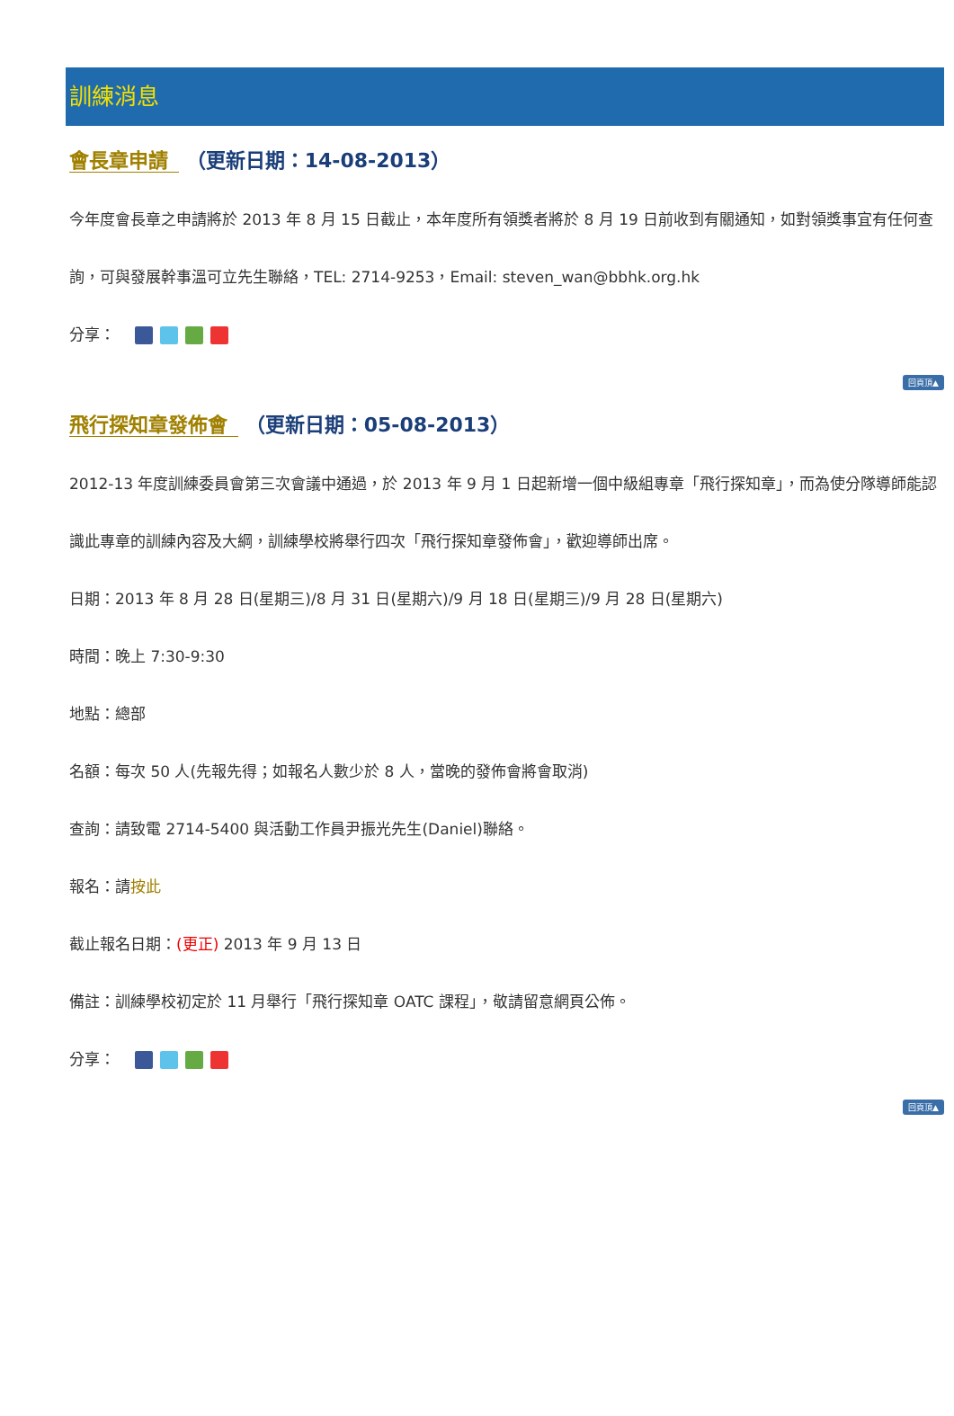訓練消息
會長章申請 （更新日期：14-08-2013）
今年度會長章之申請將於 2013 年 8 月 15 日截止，本年度所有領獎者將於 8 月 19 日前收到有關通知，如對領獎事宜有任何查詢，可與發展幹事溫可立先生聯絡，TEL: 2714-9253，Email: steven_wan@bbhk.org.hk
分享：
回頁頂▲
飛行探知章發佈會 （更新日期：05-08-2013）
2012-13 年度訓練委員會第三次會議中通過，於 2013 年 9 月 1 日起新增一個中級組專章「飛行探知章」，而為使分隊導師能認識此專章的訓練內容及大綱，訓練學校將舉行四次「飛行探知章發佈會」，歡迎導師出席。
日期：2013 年 8 月 28 日(星期三)/8 月 31 日(星期六)/9 月 18 日(星期三)/9 月 28 日(星期六)
時間：晚上 7:30-9:30
地點：總部
名額：每次 50 人(先報先得；如報名人數少於 8 人，當晚的發佈會將會取消)
查詢：請致電 2714-5400 與活動工作員尹振光先生(Daniel)聯絡。
報名：請按此
截止報名日期：(更正) 2013 年 9 月 13 日
備註：訓練學校初定於 11 月舉行「飛行探知章 OATC 課程」，敬請留意網頁公佈。
分享：
回頁頂▲